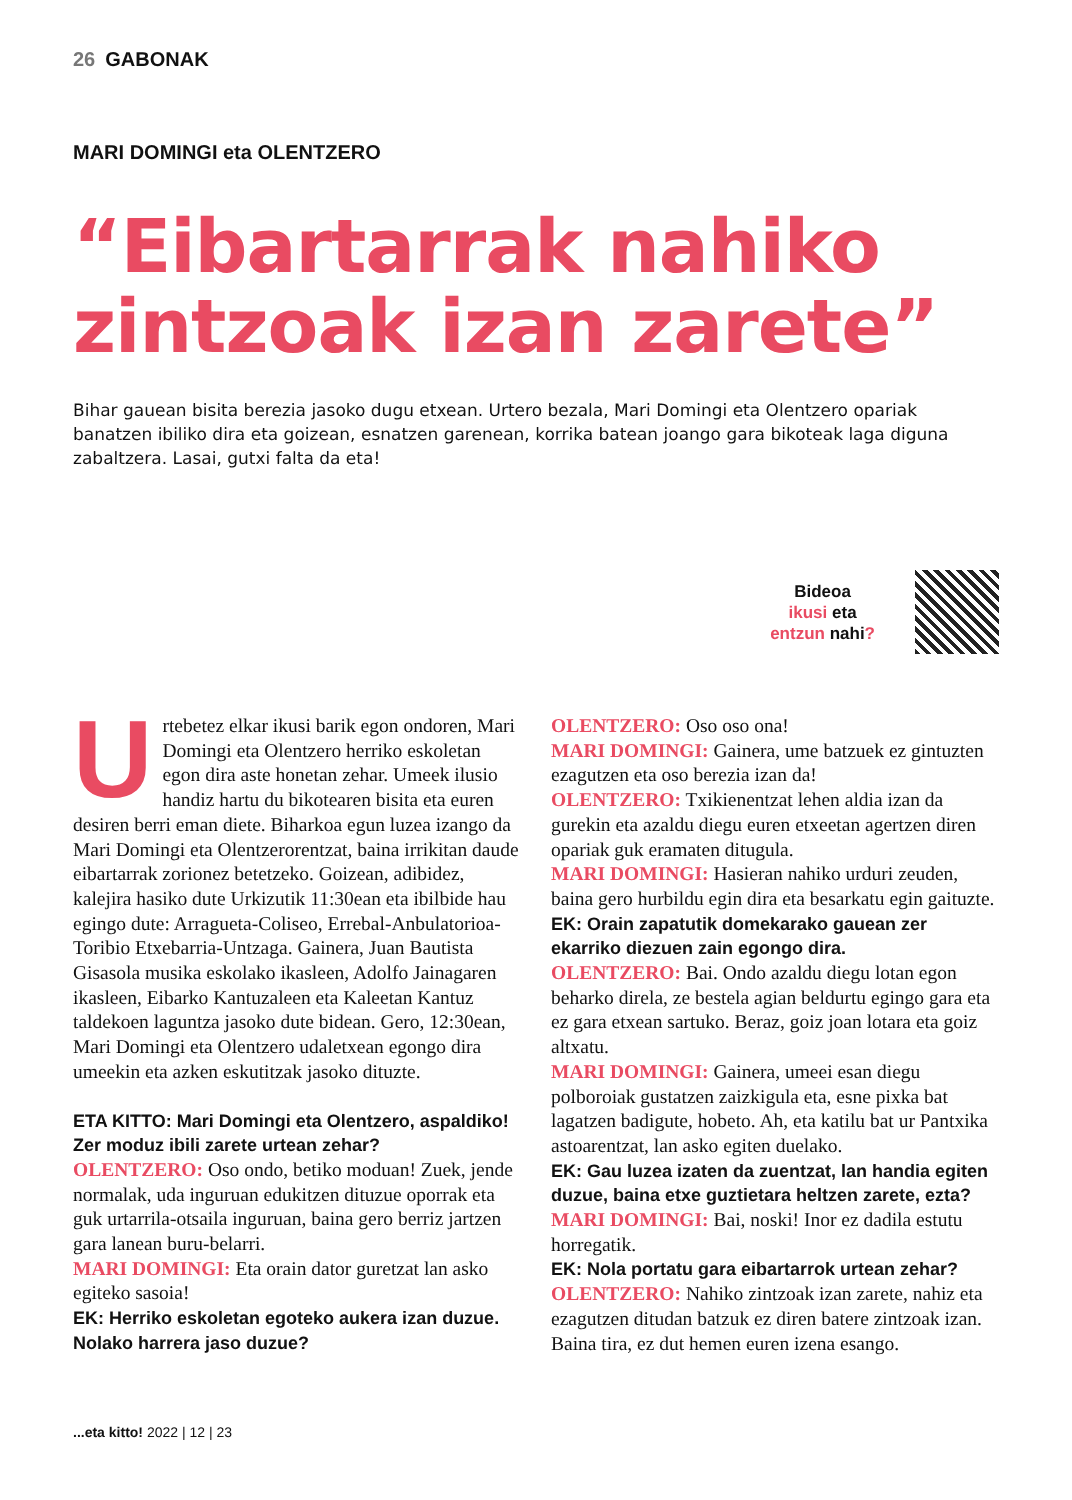26 GABONAK
MARI DOMINGI eta OLENTZERO
“Eibartarrak nahiko zintzoak izan zarete”
Bihar gauean bisita berezia jasoko dugu etxean. Urtero bezala, Mari Domingi eta Olentzero opariak banatzen ibiliko dira eta goizean, esnatzen garenean, korrika batean joango gara bikoteak laga diguna zabaltzera. Lasai, gutxi falta da eta!
Bideoa
ikusi eta
entzun nahi?
Urtebetez elkar ikusi barik egon ondoren, Mari Domingi eta Olentzero herriko eskoletan egon dira aste honetan zehar. Umeek ilusio handiz hartu du bikotearen bisita eta euren desiren berri eman diete. Biharkoa egun luzea izango da Mari Domingi eta Olentzerorentzat, baina irrikitan daude eibartarrak zorionez betetzeko. Goizean, adibidez, kalejira hasiko dute Urkizutik 11:30ean eta ibilbide hau egingo dute: Arragueta-Coliseo, Errebal-Anbulatorioa-Toribio Etxebarria-Untzaga. Gainera, Juan Bautista Gisasola musika eskolako ikasleen, Adolfo Jainagaren ikasleen, Eibarko Kantuzaleen eta Kaleetan Kantuz taldekoen laguntza jasoko dute bidean. Gero, 12:30ean, Mari Domingi eta Olentzero udaletxean egongo dira umeekin eta azken eskutitzak jasoko dituzte.
ETA KITTO: Mari Domingi eta Olentzero, aspaldiko! Zer moduz ibili zarete urtean zehar?
OLENTZERO: Oso ondo, betiko moduan! Zuek, jende normalak, uda inguruan edukitzen dituzue oporrak eta guk urtarrila-otsaila inguruan, baina gero berriz jartzen gara lanean buru-belarri.
MARI DOMINGI: Eta orain dator guretzat lan asko egiteko sasoia!
EK: Herriko eskoletan egoteko aukera izan duzue. Nolako harrera jaso duzue?
OLENTZERO: Oso oso ona!
MARI DOMINGI: Gainera, ume batzuek ez gintuzten ezagutzen eta oso berezia izan da!
OLENTZERO: Txikienentzat lehen aldia izan da gurekin eta azaldu diegu euren etxeetan agertzen diren opariak guk eramaten ditugula.
MARI DOMINGI: Hasieran nahiko urduri zeuden, baina gero hurbildu egin dira eta besarkatu egin gaituzte.
EK: Orain zapatutik domekarako gauean zer ekarriko diezuen zain egongo dira.
OLENTZERO: Bai. Ondo azaldu diegu lotan egon beharko direla, ze bestela agian beldurtu egingo gara eta ez gara etxean sartuko. Beraz, goiz joan lotara eta goiz altxatu.
MARI DOMINGI: Gainera, umeei esan diegu polboroiak gustatzen zaizkigula eta, esne pixka bat lagatzen badigute, hobeto. Ah, eta katilu bat ur Pantxika astoarentzat, lan asko egiten duelako.
EK: Gau luzea izaten da zuentzat, lan handia egiten duzue, baina etxe guztietara heltzen zarete, ezta?
MARI DOMINGI: Bai, noski! Inor ez dadila estutu horregatik.
EK: Nola portatu gara eibartarrok urtean zehar?
OLENTZERO: Nahiko zintzoak izan zarete, nahiz eta ezagutzen ditudan batzuk ez diren batere zintzoak izan. Baina tira, ez dut hemen euren izena esango.
...eta kitto! 2022 | 12 | 23